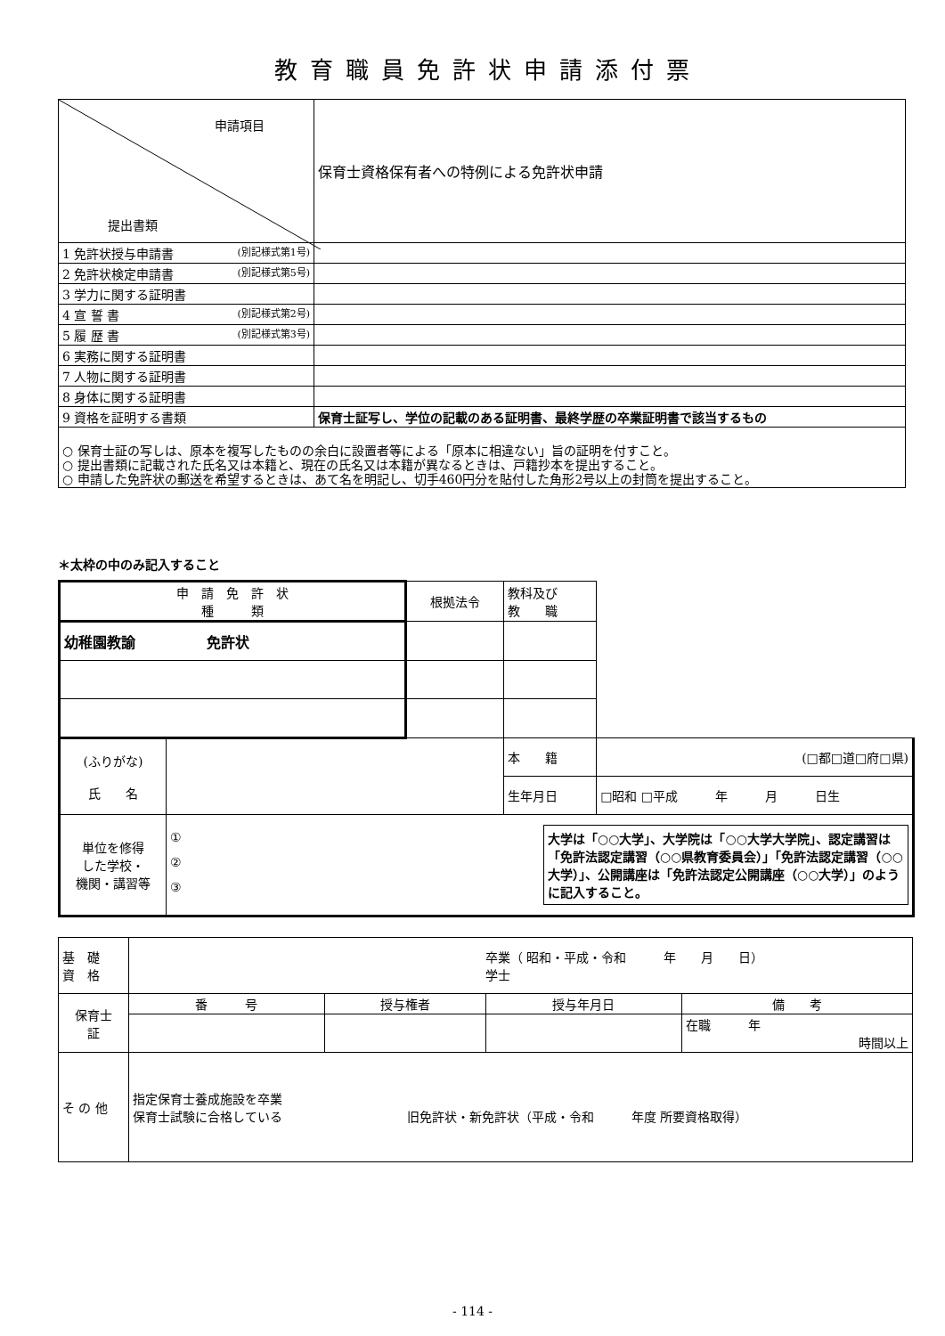教育職員免許状申請添付票
| 申請項目 提出書類 | 保育士資格保有者への特例による免許状申請 |
| 1 免許状授与申請書 (別記様式第1号) | |
| 2 免許状検定申請書 (別記様式第5号) | |
| 3 学力に関する証明書 | |
| 4 宣 誓 書 (別記様式第2号) | |
| 5 履 歴 書 (別記様式第3号) | |
| 6 実務に関する証明書 | |
| 7 人物に関する証明書 | |
| 8 身体に関する証明書 | |
| 9 資格を証明する書類 | 保育士証写し、学位の記載のある証明書、最終学歴の卒業証明書で該当するもの |
| ○ 保育士証の写しは、原本を複写したものの余白に設置者等による「原本に相違ない」旨の証明を付すこと。 ○ 提出書類に記載された氏名又は本籍と、現在の氏名又は本籍が異なるときは、戸籍抄本を提出すること。 ○ 申請した免許状の郵送を希望するときは、あて名を明記し、切手460円分を貼付した角形2号以上の封筒を提出すること。 | |
＊太枠の中のみ記入すること
| 申 請 免 許 状 種 類 | | 根拠法令 | 教科及び 教 職 | | |
| 幼稚園教諭 免許状 | | | | | |
| (ふりがな) 氏 名 | | | 本 籍 | (□都□道□府□県) | |
| | | | 生年月日 | □昭和 □平成 年 月 日生 | |
| 単位を修得 した学校・ 機関・講習等 | ① ② ③ 大学は「○○大学」、大学院は「○○大学大学院」、認定講習は「免許法認定講習（○○県教育委員会）」「免許法認定講習（○○大学）」、公開講座は「免許法認定公開講座（○○大学）」のように記入すること。 | | | | |
| 基 礎 資 格 | 卒業（ 昭和・平成・令和 年 月 日） 学士 | | | |
| 保育士 証 | 番 号 | 授与権者 | 授与年月日 | 備 考 |
| | | | | 在職 年 時間以上 |
| そ の 他 | 指定保育士養成施設を卒業 保育士試験に合格している 旧免許状・新免許状（平成・令和 年度 所要資格取得） | | | |
- 114 -